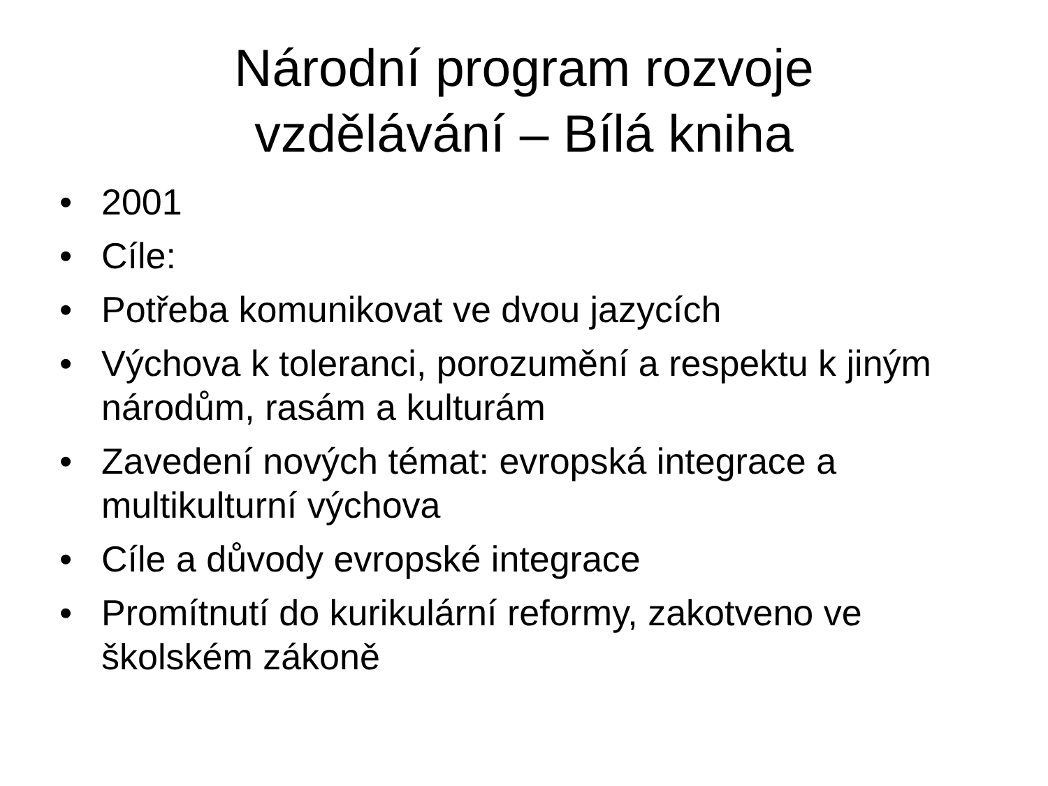Národní program rozvoje
vzdělávání – Bílá kniha
• 2001
• Cíle:
• Potřeba komunikovat ve dvou jazycích
• Výchova k toleranci, porozumění a respektu k jiným národům, rasám a kulturám
• Zavedení nových témat: evropská integrace a multikulturní výchova
• Cíle a důvody evropské integrace
• Promítnutí do kurikulární reformy, zakotveno ve školském zákoně